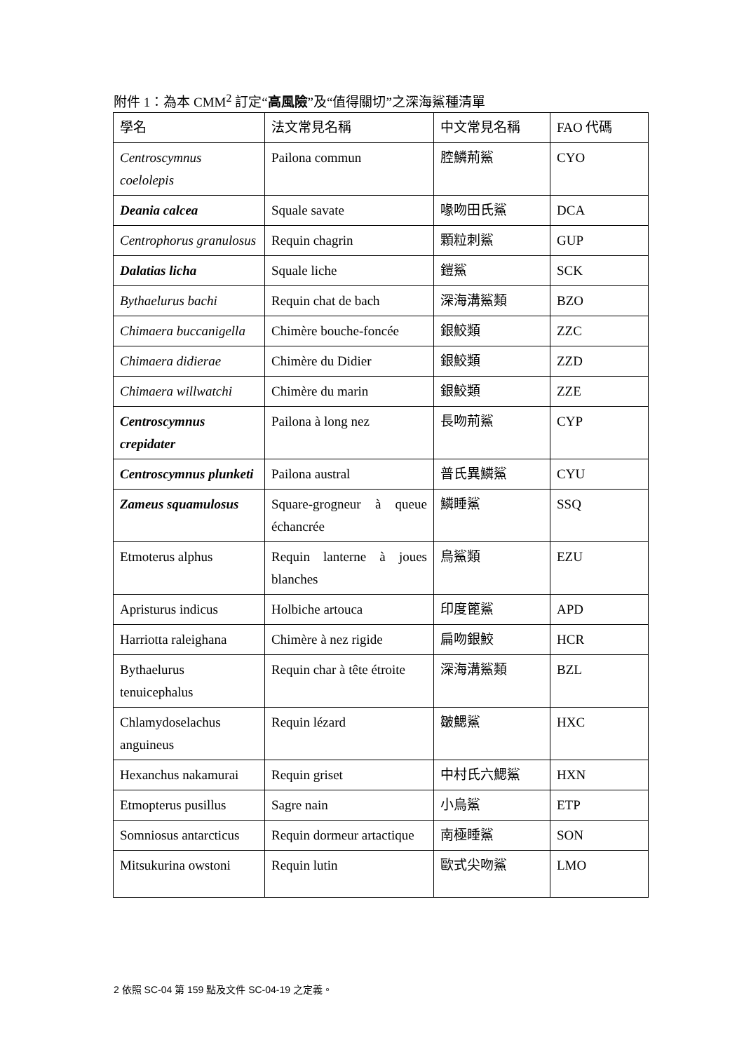附件 1：為本 CMM<sup>2</sup> 訂定“高風險”及“值得關切”之深海鯊種清單
| 學名 | 法文常見名稱 | 中文常見名稱 | FAO 代碼 |
| --- | --- | --- | --- |
| Centroscymnus coelolepis | Pailona commun | 腔鱗荊鯊 | CYO |
| Deania calcea | Squale savate | 喙吻田氏鯊 | DCA |
| Centrophorus granulosus | Requin chagrin | 顆粒刺鯊 | GUP |
| Dalatias licha | Squale liche | 鎧鯊 | SCK |
| Bythaelurus bachi | Requin chat de bach | 深海溝鯊類 | BZO |
| Chimaera buccanigella | Chimère bouche-foncée | 銀鮫類 | ZZC |
| Chimaera didierae | Chimère du Didier | 銀鮫類 | ZZD |
| Chimaera willwatchi | Chimère du marin | 銀鮫類 | ZZE |
| Centroscymnus crepidater | Pailona à long nez | 長吻荊鯊 | CYP |
| Centroscymnus plunketi | Pailona austral | 普氏異鱗鯊 | CYU |
| Zameus squamulosus | Square-grogneur à queue échancrée | 鱗睡鯊 | SSQ |
| Etmoterus alphus | Requin lanterne à joues blanches | 烏鯊類 | EZU |
| Apristurus indicus | Holbiche artouca | 印度篦鯊 | APD |
| Harriotta raleighana | Chimère à nez rigide | 扁吻銀鮫 | HCR |
| Bythaelurus tenuicephalus | Requin char à tête étroite | 深海溝鯊類 | BZL |
| Chlamydoselachus anguineus | Requin lézard | 皺鰓鯊 | HXC |
| Hexanchus nakamurai | Requin griset | 中村氏六鰓鯊 | HXN |
| Etmopterus pusillus | Sagre nain | 小烏鯊 | ETP |
| Somniosus antarcticus | Requin dormeur artactique | 南極睡鯊 | SON |
| Mitsukurina owstoni | Requin lutin | 歐式尖吻鯊 | LMO |
2 依照 SC-04 第 159 點及文件 SC-04-19 之定義。